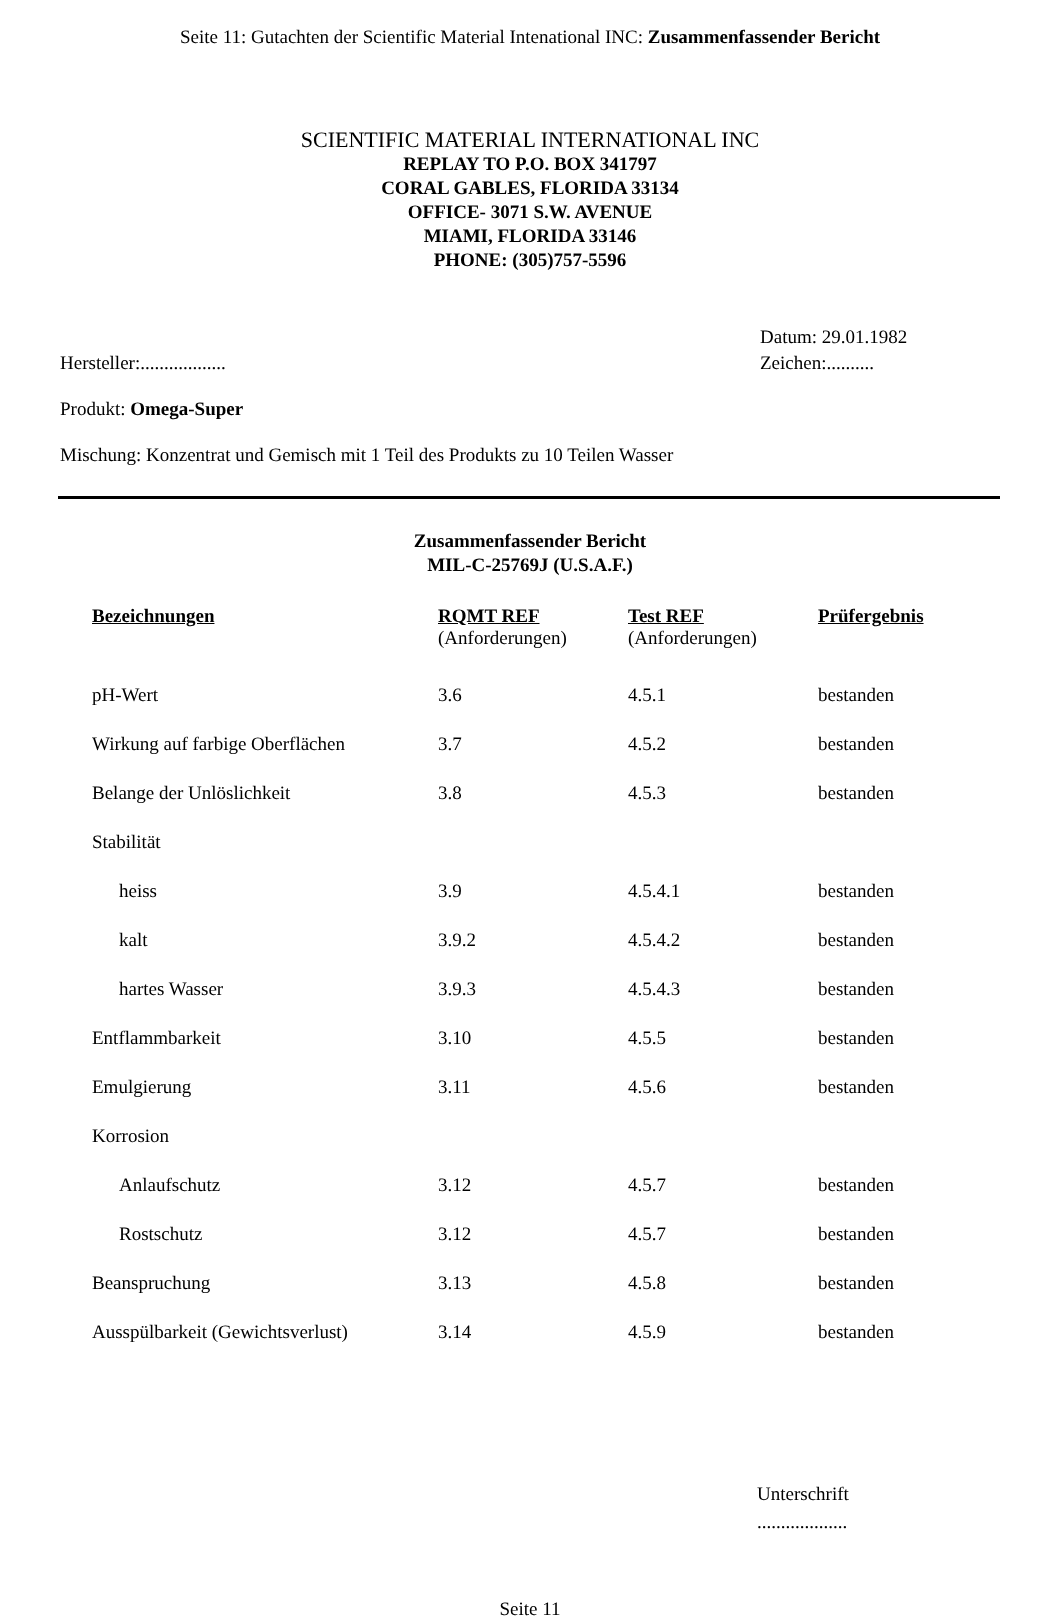Seite 11: Gutachten der Scientific Material Intenational INC: Zusammenfassender Bericht
SCIENTIFIC MATERIAL INTERNATIONAL INC
REPLAY TO P.O. BOX 341797
CORAL GABLES, FLORIDA 33134
OFFICE- 3071 S.W. AVENUE
MIAMI, FLORIDA 33146
PHONE: (305)757-5596
Hersteller:.................. Datum: 29.01.1982
Zeichen:..........
Produkt: Omega-Super
Mischung: Konzentrat und Gemisch mit 1 Teil des Produkts zu 10 Teilen Wasser
Zusammenfassender Bericht
MIL-C-25769J (U.S.A.F.)
| Bezeichnungen | RQMT REF (Anforderungen) | Test REF (Anforderungen) | Prüfergebnis |
| --- | --- | --- | --- |
| pH-Wert | 3.6 | 4.5.1 | bestanden |
| Wirkung auf farbige Oberflächen | 3.7 | 4.5.2 | bestanden |
| Belange der Unlöslichkeit | 3.8 | 4.5.3 | bestanden |
| Stabilität | | | |
| heiss | 3.9 | 4.5.4.1 | bestanden |
| kalt | 3.9.2 | 4.5.4.2 | bestanden |
| hartes Wasser | 3.9.3 | 4.5.4.3 | bestanden |
| Entflammbarkeit | 3.10 | 4.5.5 | bestanden |
| Emulgierung | 3.11 | 4.5.6 | bestanden |
| Korrosion | | | |
| Anlaufschutz | 3.12 | 4.5.7 | bestanden |
| Rostschutz | 3.12 | 4.5.7 | bestanden |
| Beanspruchung | 3.13 | 4.5.8 | bestanden |
| Ausspülbarkeit (Gewichtsverlust) | 3.14 | 4.5.9 | bestanden |
Unterschrift
...................
Seite 11